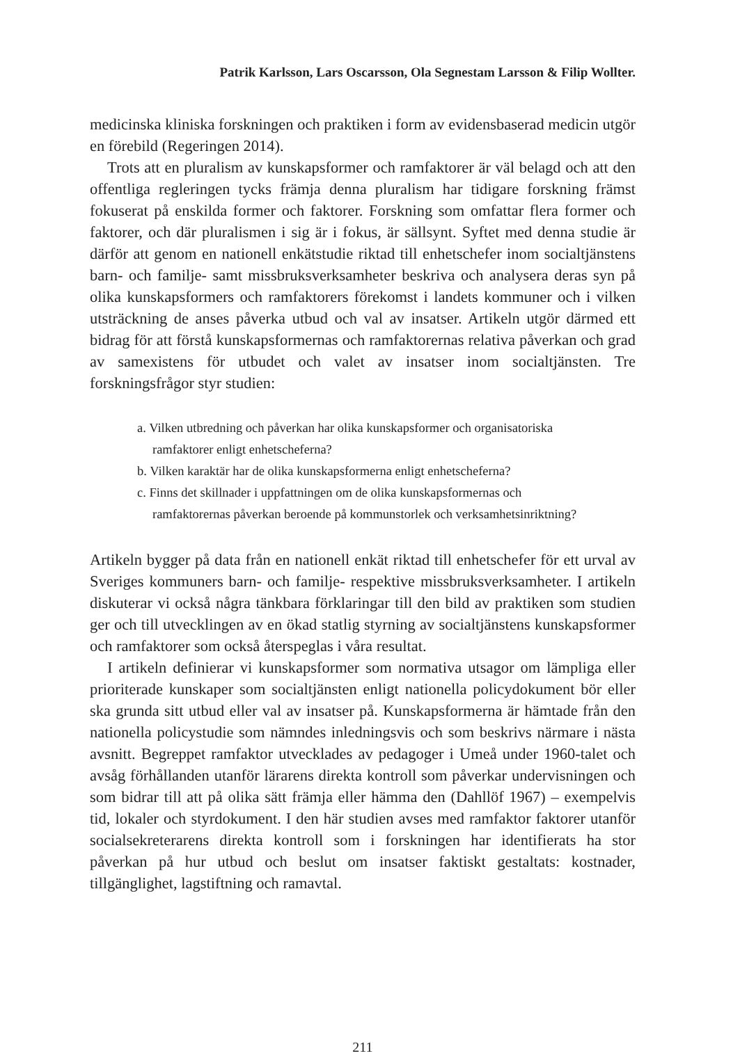Patrik Karlsson, Lars Oscarsson, Ola Segnestam Larsson & Filip Wollter.
medicinska kliniska forskningen och praktiken i form av evidensbaserad medicin utgör en förebild (Regeringen 2014).
Trots att en pluralism av kunskapsformer och ramfaktorer är väl belagd och att den offentliga regleringen tycks främja denna pluralism har tidigare forskning främst fokuserat på enskilda former och faktorer. Forskning som omfattar flera former och faktorer, och där pluralismen i sig är i fokus, är sällsynt. Syftet med denna studie är därför att genom en nationell enkätstudie riktad till enhetschefer inom socialtjänstens barn- och familje- samt missbruksverksamheter beskriva och analysera deras syn på olika kunskapsformers och ramfaktorers förekomst i landets kommuner och i vilken utsträckning de anses påverka utbud och val av insatser. Artikeln utgör därmed ett bidrag för att förstå kunskapsformernas och ramfaktorernas relativa påverkan och grad av samexistens för utbudet och valet av insatser inom socialtjänsten. Tre forskningsfrågor styr studien:
a. Vilken utbredning och påverkan har olika kunskapsformer och organisatoriska ramfaktorer enligt enhetscheferna?
b. Vilken karaktär har de olika kunskapsformerna enligt enhetscheferna?
c. Finns det skillnader i uppfattningen om de olika kunskapsformernas och ramfaktorernas påverkan beroende på kommunstorlek och verksamhetsinriktning?
Artikeln bygger på data från en nationell enkät riktad till enhetschefer för ett urval av Sveriges kommuners barn- och familje- respektive missbruksverksamheter. I artikeln diskuterar vi också några tänkbara förklaringar till den bild av praktiken som studien ger och till utvecklingen av en ökad statlig styrning av socialtjänstens kunskapsformer och ramfaktorer som också återspeglas i våra resultat.
I artikeln definierar vi kunskapsformer som normativa utsagor om lämpliga eller prioriterade kunskaper som socialtjänsten enligt nationella policydokument bör eller ska grunda sitt utbud eller val av insatser på. Kunskapsformerna är hämtade från den nationella policystudie som nämndes inledningsvis och som beskrivs närmare i nästa avsnitt. Begreppet ramfaktor utvecklades av pedagoger i Umeå under 1960-talet och avsåg förhållanden utanför lärarens direkta kontroll som påverkar undervisningen och som bidrar till att på olika sätt främja eller hämma den (Dahllöf 1967) – exempelvis tid, lokaler och styrdokument. I den här studien avses med ramfaktor faktorer utanför socialsekreterarens direkta kontroll som i forskningen har identifierats ha stor påverkan på hur utbud och beslut om insatser faktiskt gestaltats: kostnader, tillgänglighet, lagstiftning och ramavtal.
211